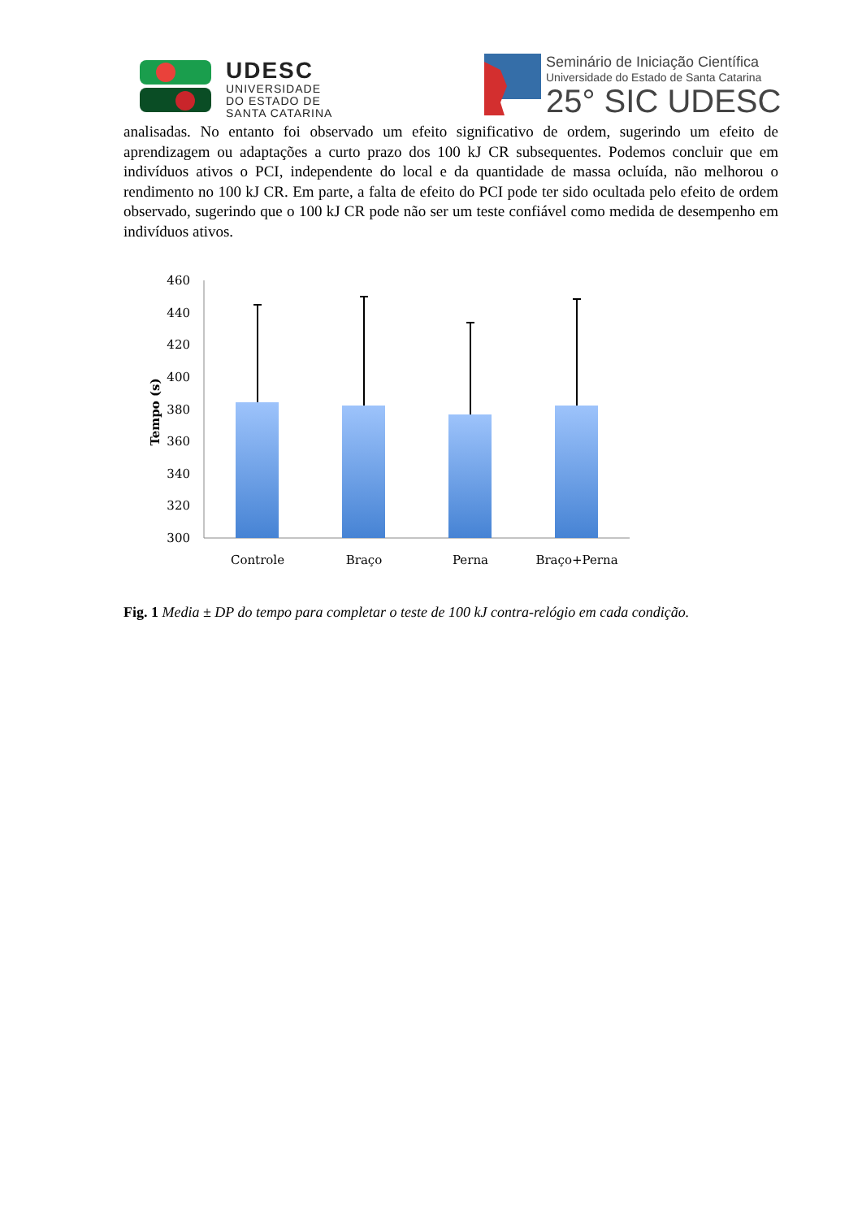UDESC
UNIVERSIDADE
DO ESTADO DE
SANTA CATARINA
Seminário de Iniciação Científica
Universidade do Estado de Santa Catarina
25° SIC UDESC
analisadas. No entanto foi observado um efeito significativo de ordem, sugerindo um efeito de aprendizagem ou adaptações a curto prazo dos 100 kJ CR subsequentes. Podemos concluir que em indivíduos ativos o PCI, independente do local e da quantidade de massa ocluída, não melhorou o rendimento no 100 kJ CR. Em parte, a falta de efeito do PCI pode ter sido ocultada pelo efeito de ordem observado, sugerindo que o 100 kJ CR pode não ser um teste confiável como medida de desempenho em indivíduos ativos.
460
440
420
400
380
360
340
320
300
Tempo (s)
Controle
Braço
Perna
Braço+Perna
Fig. 1 Media ± DP do tempo para completar o teste de 100 kJ contra-relógio em cada condição.